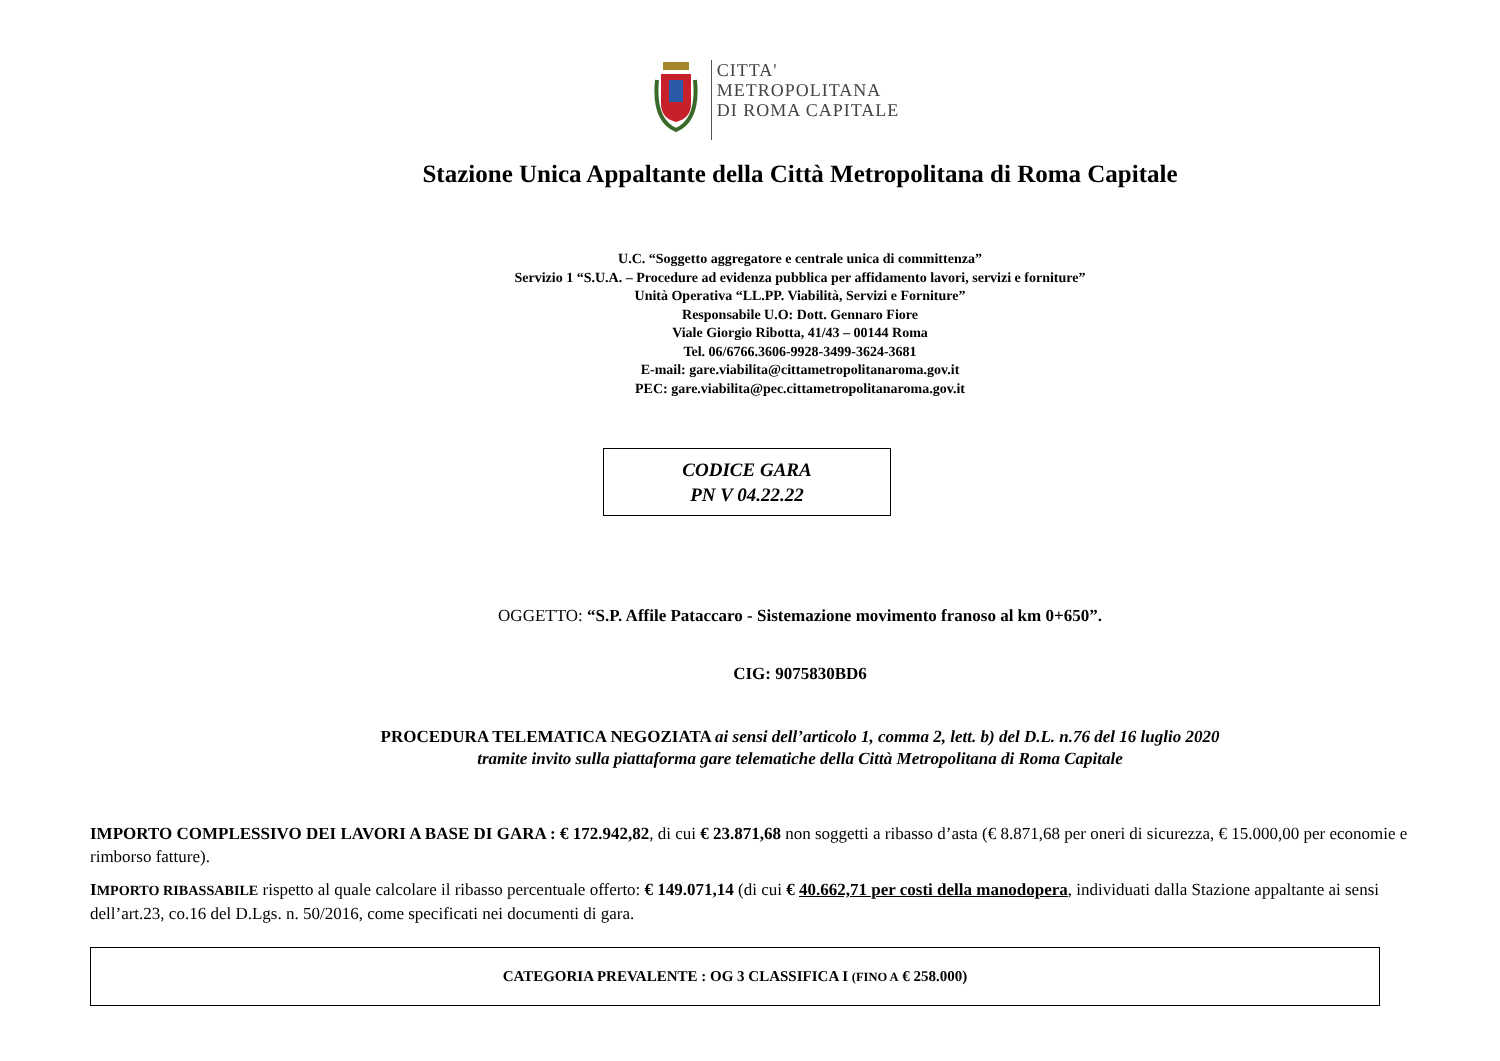CITTA'
METROPOLITANA
DI ROMA CAPITALE
Stazione Unica Appaltante della Città Metropolitana di Roma Capitale
U.C. “Soggetto aggregatore e centrale unica di committenza”
Servizio 1 “S.U.A. – Procedure ad evidenza pubblica per affidamento lavori, servizi e forniture”
Unità Operativa “LL.PP. Viabilità, Servizi e Forniture”
Responsabile U.O: Dott. Gennaro Fiore
Viale Giorgio Ribotta, 41/43 – 00144 Roma
Tel. 06/6766.3606-9928-3499-3624-3681
E-mail: gare.viabilita@cittametropolitanaroma.gov.it
PEC: gare.viabilita@pec.cittametropolitanaroma.gov.it
CODICE GARA
PN V 04.22.22
OGGETTO: “S.P. Affile Pataccaro - Sistemazione movimento franoso al km 0+650”.
CIG: 9075830BD6
PROCEDURA TELEMATICA NEGOZIATA ai sensi dell’articolo 1, comma 2, lett. b) del D.L. n.76 del 16 luglio 2020
tramite invito sulla piattaforma gare telematiche della Città Metropolitana di Roma Capitale
IMPORTO COMPLESSIVO DEI LAVORI A BASE DI GARA : € 172.942,82, di cui € 23.871,68 non soggetti a ribasso d’asta (€ 8.871,68 per oneri di sicurezza, € 15.000,00 per economie e rimborso fatture).
IMPORTO RIBASSABILE rispetto al quale calcolare il ribasso percentuale offerto: € 149.071,14 (di cui € 40.662,71 per costi della manodopera, individuati dalla Stazione appaltante ai sensi dell’art.23, co.16 del D.Lgs. n. 50/2016, come specificati nei documenti di gara.
CATEGORIA PREVALENTE : OG 3 CLASSIFICA I (FINO A € 258.000)